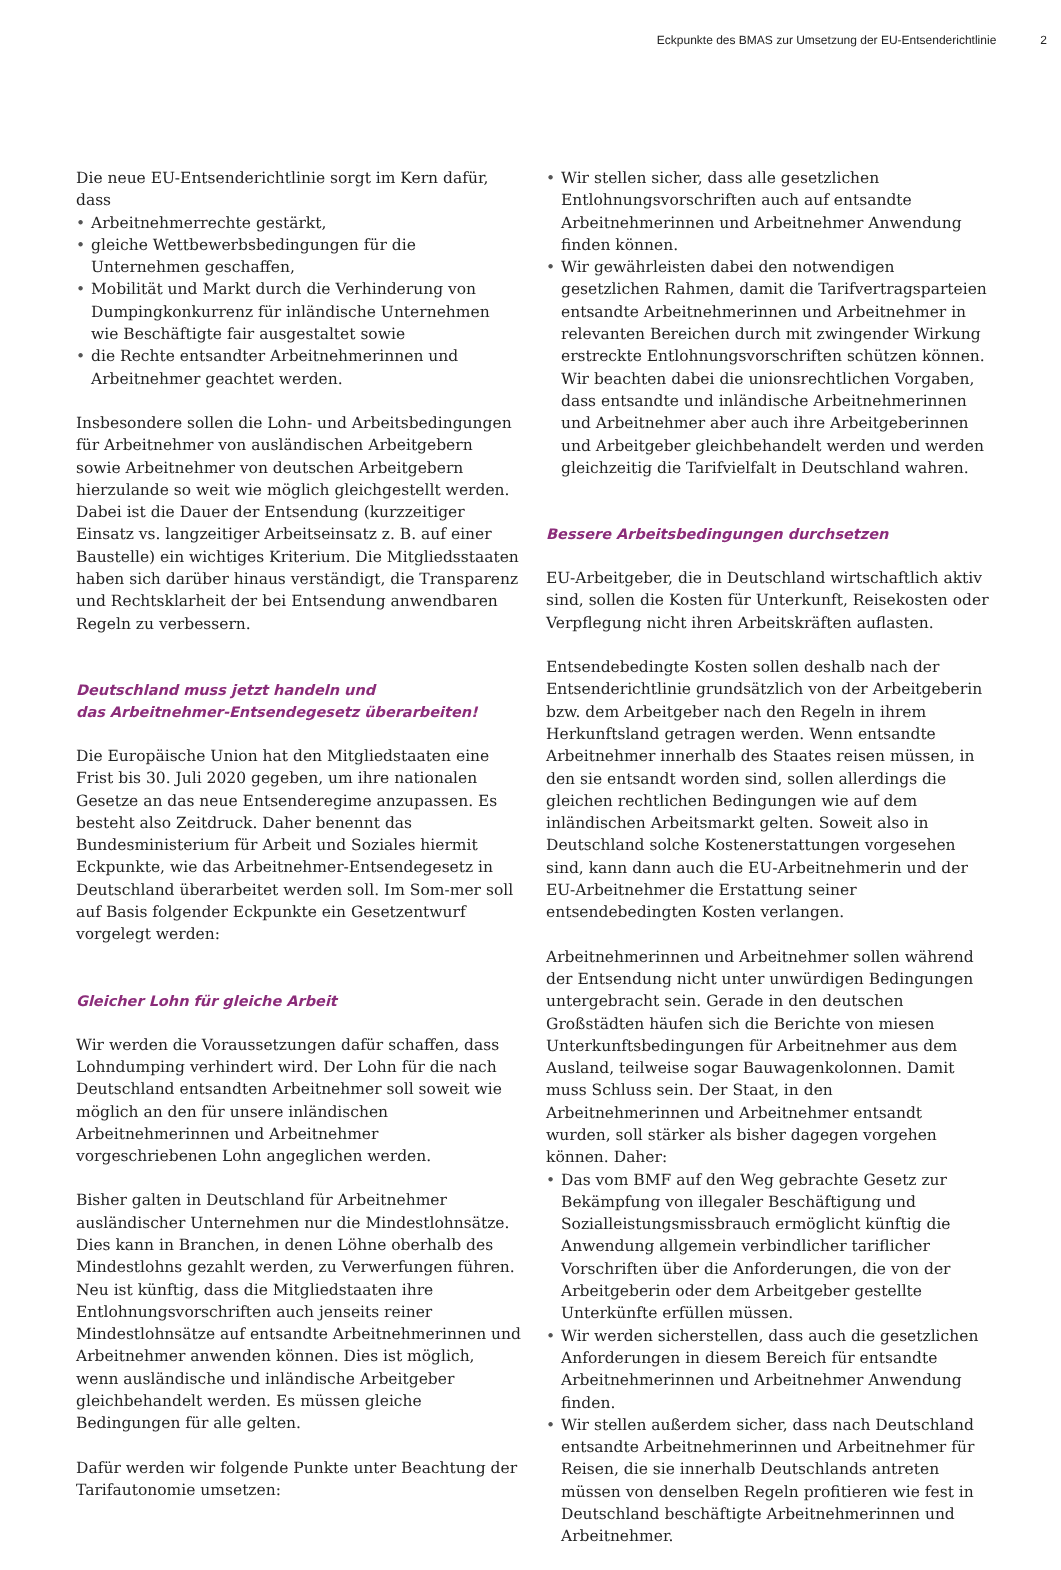Eckpunkte des BMAS zur Umsetzung der EU-Entsenderichtlinie 2
Die neue EU-Entsenderichtlinie sorgt im Kern dafür, dass
• Arbeitnehmerrechte gestärkt,
• gleiche Wettbewerbsbedingungen für die Unternehmen geschaffen,
• Mobilität und Markt durch die Verhinderung von Dumpingkonkurrenz für inländische Unternehmen wie Beschäftigte fair ausgestaltet sowie
• die Rechte entsandter Arbeitnehmerinnen und Arbeitnehmer geachtet werden.
Insbesondere sollen die Lohn- und Arbeitsbedingungen für Arbeitnehmer von ausländischen Arbeitgebern sowie Arbeitnehmer von deutschen Arbeitgebern hierzulande so weit wie möglich gleichgestellt werden. Dabei ist die Dauer der Entsendung (kurzzeitiger Einsatz vs. langzeitiger Arbeitseinsatz z. B. auf einer Baustelle) ein wichtiges Kriterium. Die Mitgliedsstaaten haben sich darüber hinaus verständigt, die Transparenz und Rechtsklarheit der bei Entsendung anwendbaren Regeln zu verbessern.
Deutschland muss jetzt handeln und
das Arbeitnehmer-Entsendegesetz überarbeiten!
Die Europäische Union hat den Mitgliedstaaten eine Frist bis 30. Juli 2020 gegeben, um ihre nationalen Gesetze an das neue Entsenderegime anzupassen. Es besteht also Zeitdruck. Daher benennt das Bundesministerium für Arbeit und Soziales hiermit Eckpunkte, wie das Arbeitnehmer-Entsendegesetz in Deutschland überarbeitet werden soll. Im Som-mer soll auf Basis folgender Eckpunkte ein Gesetzentwurf vorgelegt werden:
Gleicher Lohn für gleiche Arbeit
Wir werden die Voraussetzungen dafür schaffen, dass Lohndumping verhindert wird. Der Lohn für die nach Deutschland entsandten Arbeitnehmer soll soweit wie möglich an den für unsere inländischen Arbeitnehmerinnen und Arbeitnehmer vorgeschriebenen Lohn angeglichen werden.
Bisher galten in Deutschland für Arbeitnehmer ausländischer Unternehmen nur die Mindestlohnsätze. Dies kann in Branchen, in denen Löhne oberhalb des Mindestlohns gezahlt werden, zu Verwerfungen führen. Neu ist künftig, dass die Mitgliedstaaten ihre Entlohnungsvorschriften auch jenseits reiner Mindestlohnsätze auf entsandte Arbeitnehmerinnen und Arbeitnehmer anwenden können. Dies ist möglich, wenn ausländische und inländische Arbeitgeber gleichbehandelt werden. Es müssen gleiche Bedingungen für alle gelten.
Dafür werden wir folgende Punkte unter Beachtung der Tarifautonomie umsetzen:
• Wir stellen sicher, dass alle gesetzlichen Entlohnungsvorschriften auch auf entsandte Arbeitnehmerinnen und Arbeitnehmer Anwendung finden können.
• Wir gewährleisten dabei den notwendigen gesetzlichen Rahmen, damit die Tarifvertragsparteien entsandte Arbeitnehmerinnen und Arbeitnehmer in relevanten Bereichen durch mit zwingender Wirkung erstreckte Entlohnungsvorschriften schützen können. Wir beachten dabei die unionsrechtlichen Vorgaben, dass entsandte und inländische Arbeitnehmerinnen und Arbeitnehmer aber auch ihre Arbeitgeberinnen und Arbeitgeber gleichbehandelt werden und werden gleichzeitig die Tarifvielfalt in Deutschland wahren.
Bessere Arbeitsbedingungen durchsetzen
EU-Arbeitgeber, die in Deutschland wirtschaftlich aktiv sind, sollen die Kosten für Unterkunft, Reisekosten oder Verpflegung nicht ihren Arbeitskräften auflasten.
Entsendebedingte Kosten sollen deshalb nach der Entsenderichtlinie grundsätzlich von der Arbeitgeberin bzw. dem Arbeitgeber nach den Regeln in ihrem Herkunftsland getragen werden. Wenn entsandte Arbeitnehmer innerhalb des Staates reisen müssen, in den sie entsandt worden sind, sollen allerdings die gleichen rechtlichen Bedingungen wie auf dem inländischen Arbeitsmarkt gelten. Soweit also in Deutschland solche Kostenerstattungen vorgesehen sind, kann dann auch die EU-Arbeitnehmerin und der EU-Arbeitnehmer die Erstattung seiner entsendebedingten Kosten verlangen.
Arbeitnehmerinnen und Arbeitnehmer sollen während der Entsendung nicht unter unwürdigen Bedingungen untergebracht sein. Gerade in den deutschen Großstädten häufen sich die Berichte von miesen Unterkunftsbedingungen für Arbeitnehmer aus dem Ausland, teilweise sogar Bauwagenkolonnen. Damit muss Schluss sein. Der Staat, in den Arbeitnehmerinnen und Arbeitnehmer entsandt wurden, soll stärker als bisher dagegen vorgehen können. Daher:
• Das vom BMF auf den Weg gebrachte Gesetz zur Bekämpfung von illegaler Beschäftigung und Sozialleistungsmissbrauch ermöglicht künftig die Anwendung allgemein verbindlicher tariflicher Vorschriften über die Anforderungen, die von der Arbeitgeberin oder dem Arbeitgeber gestellte Unterkünfte erfüllen müssen.
• Wir werden sicherstellen, dass auch die gesetzlichen Anforderungen in diesem Bereich für entsandte Arbeitnehmerinnen und Arbeitnehmer Anwendung finden.
• Wir stellen außerdem sicher, dass nach Deutschland entsandte Arbeitnehmerinnen und Arbeitnehmer für Reisen, die sie innerhalb Deutschlands antreten müssen von denselben Regeln profitieren wie fest in Deutschland beschäftigte Arbeitnehmerinnen und Arbeitnehmer.